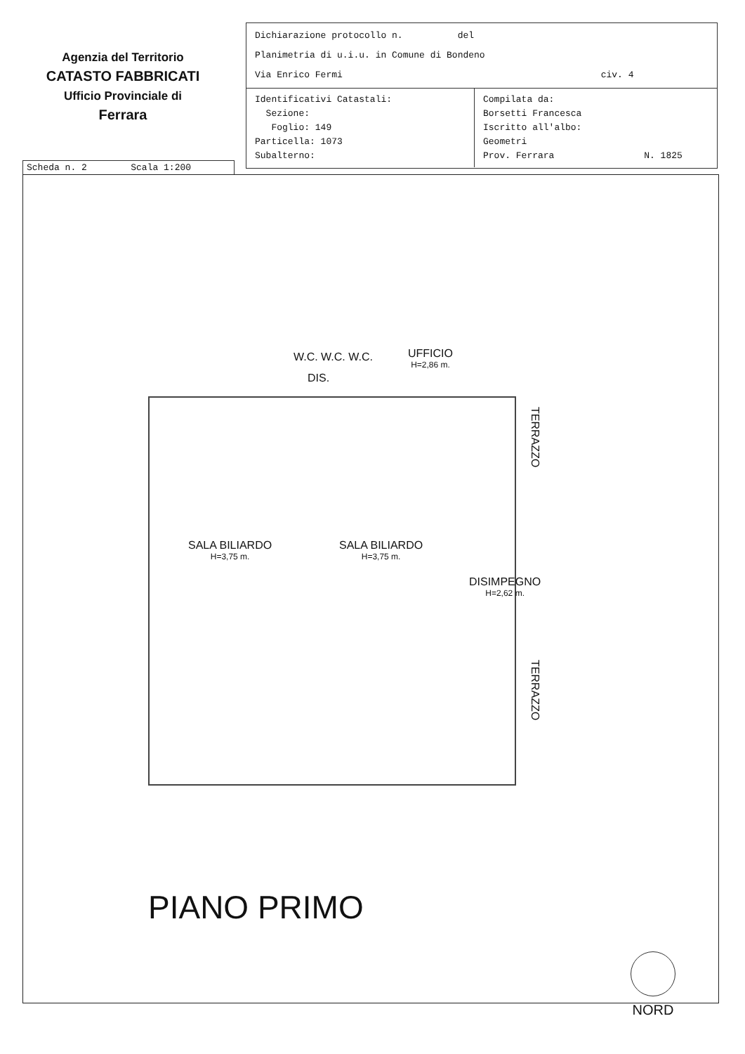Agenzia del Territorio
CATASTO FABBRICATI
Ufficio Provinciale di
Ferrara
Dichiarazione protocollo n. del
Planimetria di u.i.u. in Comune di Bondeno
Via Enrico Fermi civ. 4
Identificativi Catastali:
Sezione:
Foglio: 149
Particella: 1073
Subalterno:
Compilata da:
Borsetti Francesca
Iscritto all'albo:
Geometri
Prov. Ferrara N. 1825
Scheda n. 2 Scala 1:200
W.C. W.C. W.C.
DIS.
UFFICIO
H=2,86 m.
TERRAZZO
SALA BILIARDO
H=3,75 m.
SALA BILIARDO
H=3,75 m.
DISIMPEGNO
H=2,62 m.
TERRAZZO
PIANO PRIMO
NORD